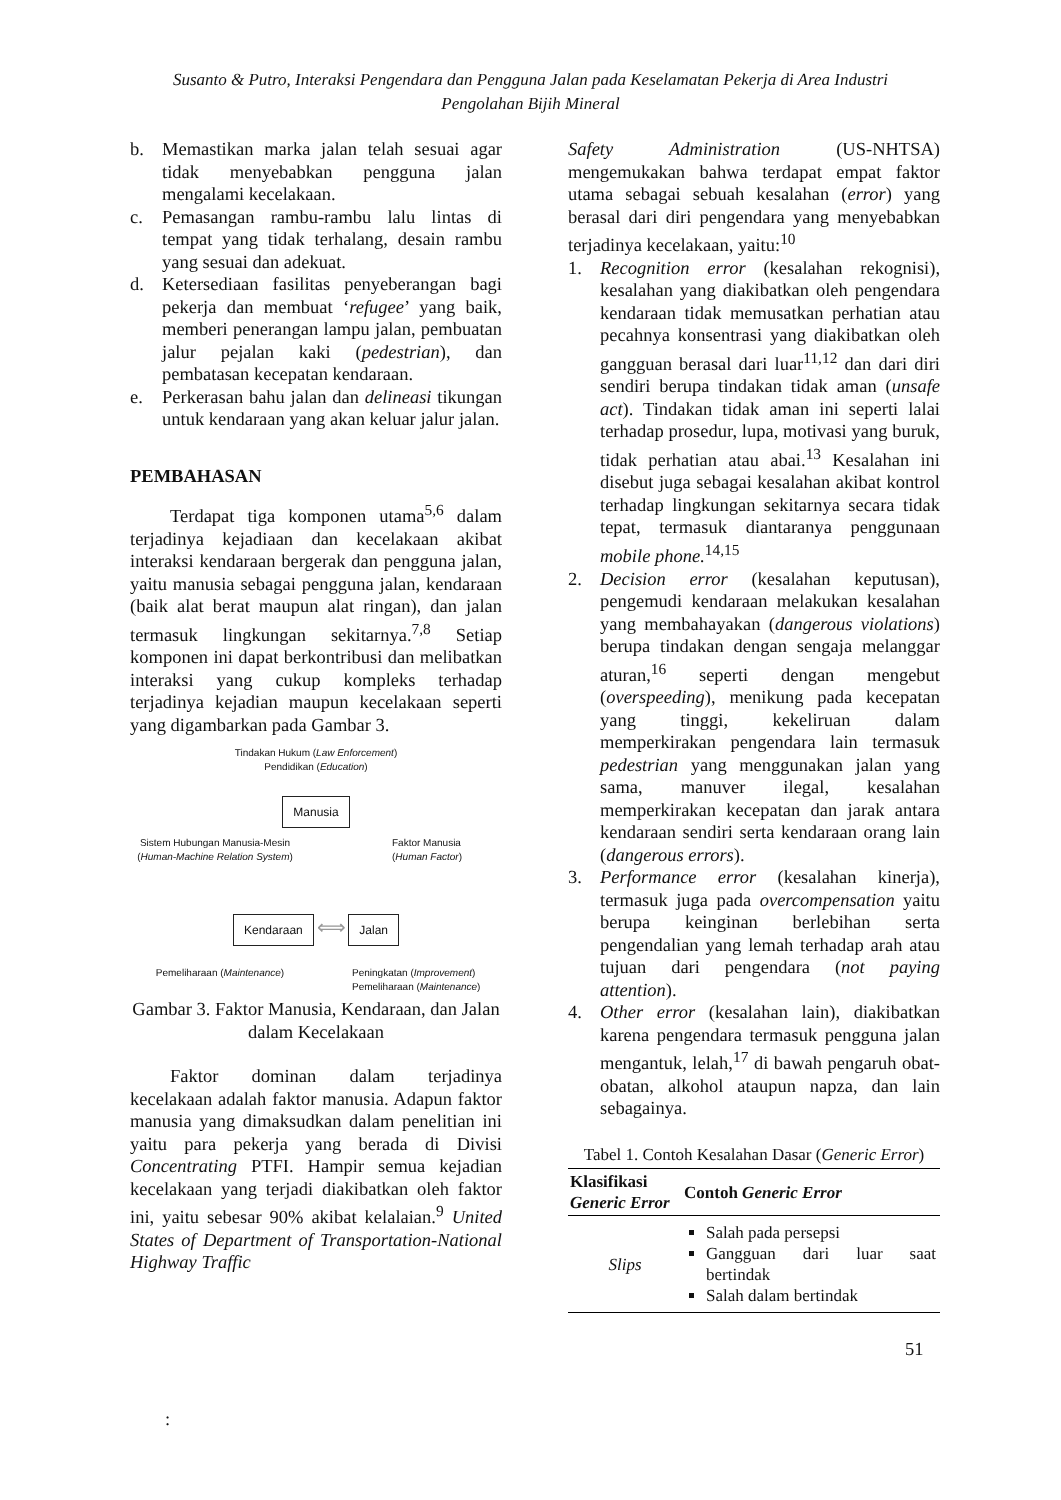Susanto & Putro, Interaksi Pengendara dan Pengguna Jalan pada Keselamatan Pekerja di Area Industri
Pengolahan Bijih Mineral
b. Memastikan marka jalan telah sesuai agar tidak menyebabkan pengguna jalan mengalami kecelakaan.
c. Pemasangan rambu-rambu lalu lintas di tempat yang tidak terhalang, desain rambu yang sesuai dan adekuat.
d. Ketersediaan fasilitas penyeberangan bagi pekerja dan membuat ‘refugee’ yang baik, memberi penerangan lampu jalan, pembuatan jalur pejalan kaki (pedestrian), dan pembatasan kecepatan kendaraan.
e. Perkerasan bahu jalan dan delineasi tikungan untuk kendaraan yang akan keluar jalur jalan.
PEMBAHASAN
Terdapat tiga komponen utama<sup>5,6</sup> dalam terjadinya kejadiaan dan kecelakaan akibat interaksi kendaraan bergerak dan pengguna jalan, yaitu manusia sebagai pengguna jalan, kendaraan (baik alat berat maupun alat ringan), dan jalan termasuk lingkungan sekitarnya.<sup>7,8</sup> Setiap komponen ini dapat berkontribusi dan melibatkan interaksi yang cukup kompleks terhadap terjadinya kejadian maupun kecelakaan seperti yang digambarkan pada Gambar 3.
Tindakan Hukum (Law Enforcement)
Pendidikan (Education)
Manusia
Sistem Hubungan Manusia-Mesin
(Human-Machine Relation System)
Faktor Manusia
(Human Factor)
Kendaraan ⟺ Jalan
Pemeliharaan (Maintenance) Peningkatan (Improvement)
Pemeliharaan (Maintenance)
Gambar 3. Faktor Manusia, Kendaraan, dan Jalan dalam Kecelakaan
Faktor dominan dalam terjadinya kecelakaan adalah faktor manusia. Adapun faktor manusia yang dimaksudkan dalam penelitian ini yaitu para pekerja yang berada di Divisi Concentrating PTFI. Hampir semua kejadian kecelakaan yang terjadi diakibatkan oleh faktor ini, yaitu sebesar 90% akibat kelalaian.<sup>9</sup> United States of Department of Transportation-National Highway Traffic
Safety Administration (US-NHTSA) mengemukakan bahwa terdapat empat faktor utama sebagai sebuah kesalahan (error) yang berasal dari diri pengendara yang menyebabkan terjadinya kecelakaan, yaitu:<sup>10</sup>
1. Recognition error (kesalahan rekognisi), kesalahan yang diakibatkan oleh pengendara kendaraan tidak memusatkan perhatian atau pecahnya konsentrasi yang diakibatkan oleh gangguan berasal dari luar<sup>11,12</sup> dan dari diri sendiri berupa tindakan tidak aman (unsafe act). Tindakan tidak aman ini seperti lalai terhadap prosedur, lupa, motivasi yang buruk, tidak perhatian atau abai.<sup>13</sup> Kesalahan ini disebut juga sebagai kesalahan akibat kontrol terhadap lingkungan sekitarnya secara tidak tepat, termasuk diantaranya penggunaan mobile phone.<sup>14,15</sup>
2. Decision error (kesalahan keputusan), pengemudi kendaraan melakukan kesalahan yang membahayakan (dangerous violations) berupa tindakan dengan sengaja melanggar aturan,<sup>16</sup> seperti dengan mengebut (overspeeding), menikung pada kecepatan yang tinggi, kekeliruan dalam memperkirakan pengendara lain termasuk pedestrian yang menggunakan jalan yang sama, manuver ilegal, kesalahan memperkirakan kecepatan dan jarak antara kendaraan sendiri serta kendaraan orang lain (dangerous errors).
3. Performance error (kesalahan kinerja), termasuk juga pada overcompensation yaitu berupa keinginan berlebihan serta pengendalian yang lemah terhadap arah atau tujuan dari pengendara (not paying attention).
4. Other error (kesalahan lain), diakibatkan karena pengendara termasuk pengguna jalan mengantuk, lelah,<sup>17</sup> di bawah pengaruh obat-obatan, alkohol ataupun napza, dan lain sebagainya.
Tabel 1. Contoh Kesalahan Dasar (Generic Error)
| Klasifikasi Generic Error | Contoh Generic Error |
| --- | --- |
| Slips | Salah pada persepsi Gangguan dari luar saat bertindak Salah dalam bertindak |
51
: